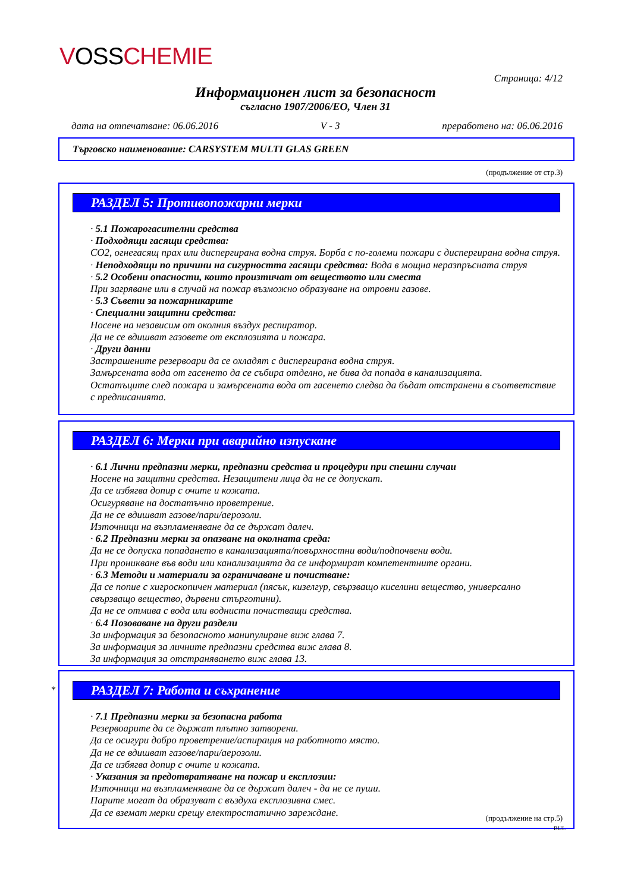VOSS CHEMIE
Страница: 4/12
Информационен лист за безопасност
съгласно 1907/2006/ЕО, Член 31
дата на отпечатване: 06.06.2016 V - 3 преработено на: 06.06.2016
Търговско наименование: CARSYSTEM MULTI GLAS GREEN
(продължение от стр.3)
РАЗДЕЛ 5: Противопожарни мерки
· 5.1 Пожарогасителни средства
· Подходящи гасящи средства:
CO2, огнегасящ прах или диспергирана водна струя. Борба с по-големи пожари с диспергирана водна струя.
· Неподходящи по причини на сигурността гасящи средства: Вода в мощна неразпръсната струя
· 5.2 Особени опасности, които произтичат от веществото или сместа
При загряване или в случай на пожар възможно образуване на отровни газове.
· 5.3 Съвети за пожарникарите
· Специални защитни средства:
Носене на независим от околния въздух респиратор.
Да не се вдишват газовете от експлозията и пожара.
· Други данни
Застрашените резервоари да се охладят с диспергирана водна струя.
Замърсената вода от гасенето да се събира отделно, не бива да попада в канализацията.
Остатъците след пожара и замърсената вода от гасенето следва да бъдат отстранени в съответствие с предписанията.
РАЗДЕЛ 6: Мерки при аварийно изпускане
· 6.1 Лични предпазни мерки, предпазни средства и процедури при спешни случаи
Носене на защитни средства. Незащитени лица да не се допускат.
Да се избягва допир с очите и кожата.
Осигуряване на достатъчно проветрение.
Да не се вдишват газове/пари/аерозоли.
Източници на възпламеняване да се държат далеч.
· 6.2 Предпазни мерки за опазване на околната среда:
Да не се допуска попадането в канализацията/повърхностни води/подпочвени води.
При проникване във води или канализацията да се информират компетентните органи.
· 6.3 Методи и материали за ограничаване и почистване:
Да се попие с хигроскопичен материал (пясък, кизелгур, свързващо киселини вещество, универсално свързващо вещество, дървени стърготини).
Да не се отмива с вода или воднисти почистващи средства.
· 6.4 Позоваване на други раздели
За информация за безопасното манипулиране виж глава 7.
За информация за личните предпазни средства виж глава 8.
За информация за отстраняването виж глава 13.
*
РАЗДЕЛ 7: Работа и съхранение
· 7.1 Предпазни мерки за безопасна работа
Резервоарите да се държат плътно затворени.
Да се осигури добро проветрение/аспирация на работното място.
Да не се вдишват газове/пари/аерозоли.
Да се избягва допир с очите и кожата.
· Указания за предотвратяване на пожар и експлозии:
Източници на възпламеняване да се държат далеч - да не се пуши.
Парите могат да образуват с въздуха експлозивна смес.
Да се вземат мерки срещу електростатично зареждане.
(продължение на стр.5)
BUL